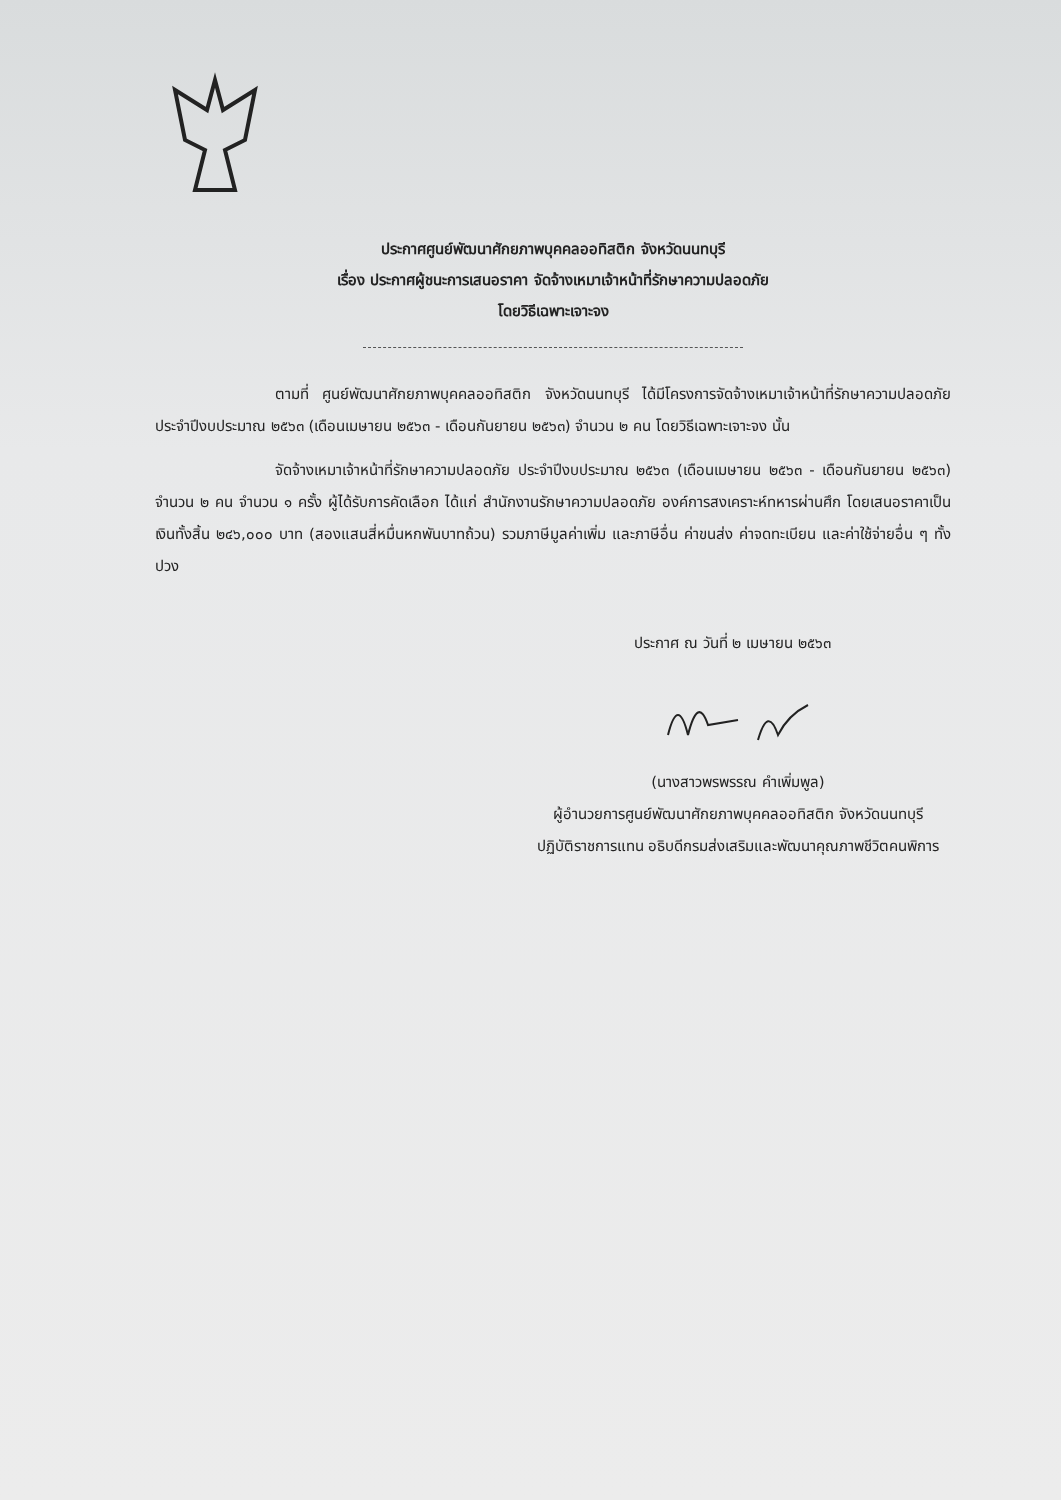ประกาศศูนย์พัฒนาศักยภาพบุคคลออทิสติก จังหวัดนนทบุรี
เรื่อง ประกาศผู้ชนะการเสนอราคา จัดจ้างเหมาเจ้าหน้าที่รักษาความปลอดภัย
โดยวิธีเฉพาะเจาะจง
ตามที่ ศูนย์พัฒนาศักยภาพบุคคลออทิสติก จังหวัดนนทบุรี ได้มีโครงการจัดจ้างเหมาเจ้าหน้าที่รักษาความปลอดภัย ประจำปีงบประมาณ ๒๕๖๓ (เดือนเมษายน ๒๕๖๓ - เดือนกันยายน ๒๕๖๓) จำนวน ๒ คน โดยวิธีเฉพาะเจาะจง นั้น
จัดจ้างเหมาเจ้าหน้าที่รักษาความปลอดภัย ประจำปีงบประมาณ ๒๕๖๓ (เดือนเมษายน ๒๕๖๓ - เดือนกันยายน ๒๕๖๓) จำนวน ๒ คน จำนวน ๑ ครั้ง ผู้ได้รับการคัดเลือก ได้แก่ สำนักงานรักษาความปลอดภัย องค์การสงเคราะห์ทหารผ่านศึก โดยเสนอราคาเป็นเงินทั้งสิ้น ๒๔๖,๐๐๐ บาท (สองแสนสี่หมื่นหกพันบาทถ้วน) รวมภาษีมูลค่าเพิ่ม และภาษีอื่น ค่าขนส่ง ค่าจดทะเบียน และค่าใช้จ่ายอื่น ๆ ทั้งปวง
ประกาศ ณ วันที่ ๒ เมษายน ๒๕๖๓
(นางสาวพรพรรณ คำเพิ่มพูล)
ผู้อำนวยการศูนย์พัฒนาศักยภาพบุคคลออทิสติก จังหวัดนนทบุรี
ปฏิบัติราชการแทน อธิบดีกรมส่งเสริมและพัฒนาคุณภาพชีวิตคนพิการ